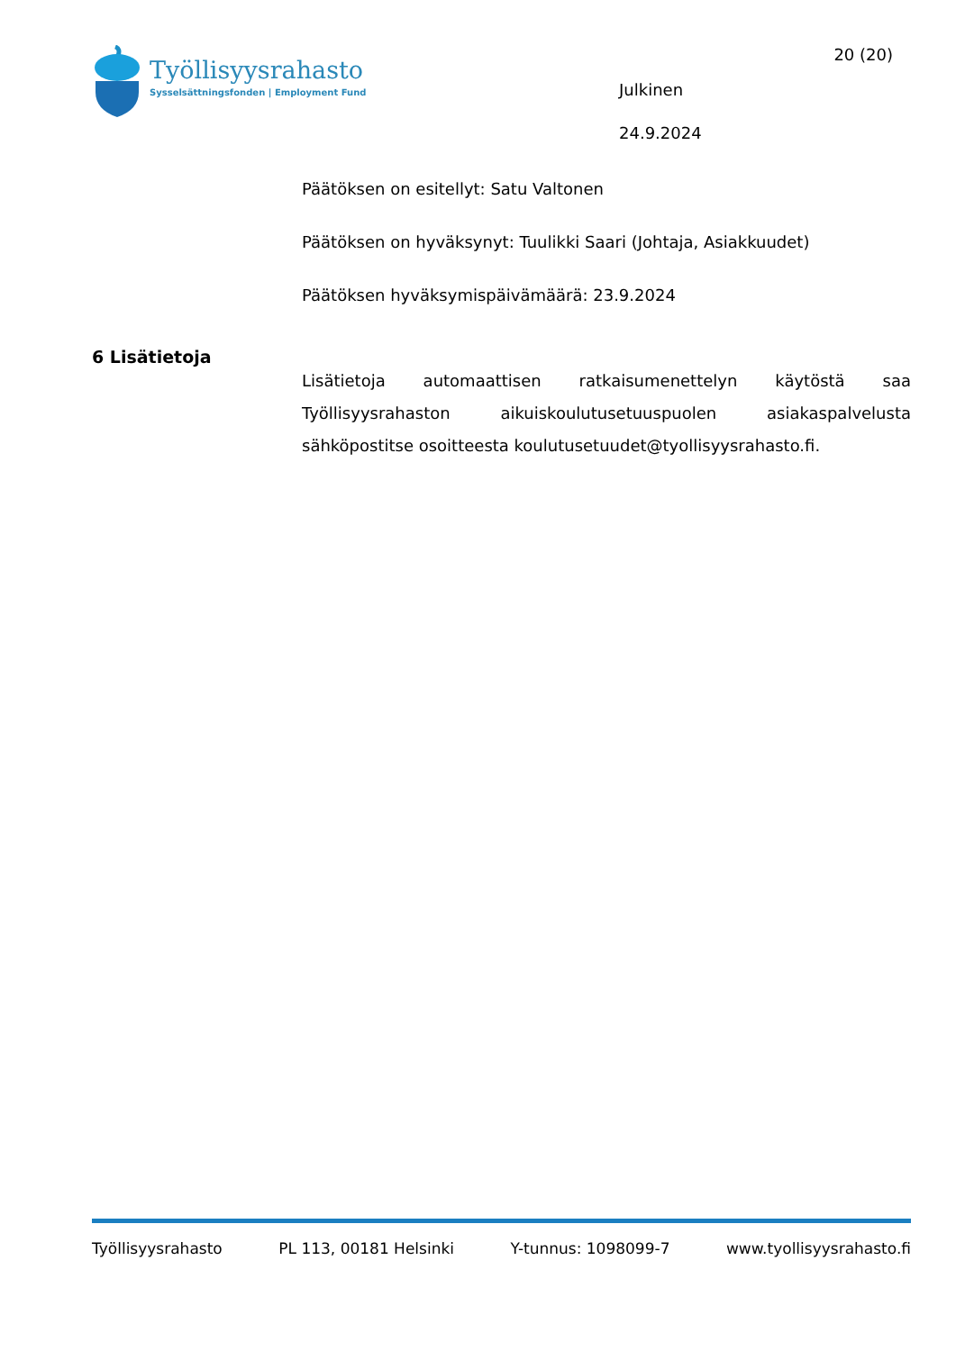Työllisyysrahasto
Sysselsättningsfonden | Employment Fund
Julkinen
24.9.2024
20 (20)
Päätöksen on esitellyt: Satu Valtonen
Päätöksen on hyväksynyt: Tuulikki Saari (Johtaja, Asiakkuudet)
Päätöksen hyväksymispäivämäärä: 23.9.2024
6 Lisätietoja
Lisätietoja automaattisen ratkaisumenettelyn käytöstä saa Työllisyysrahaston aikuiskoulutusetuuspuolen asiakaspalvelusta sähköpostitse osoitteesta koulutusetuudet@tyollisyysrahasto.fi.
Työllisyysrahasto PL 113, 00181 Helsinki Y-tunnus: 1098099-7 www.tyollisyysrahasto.fi